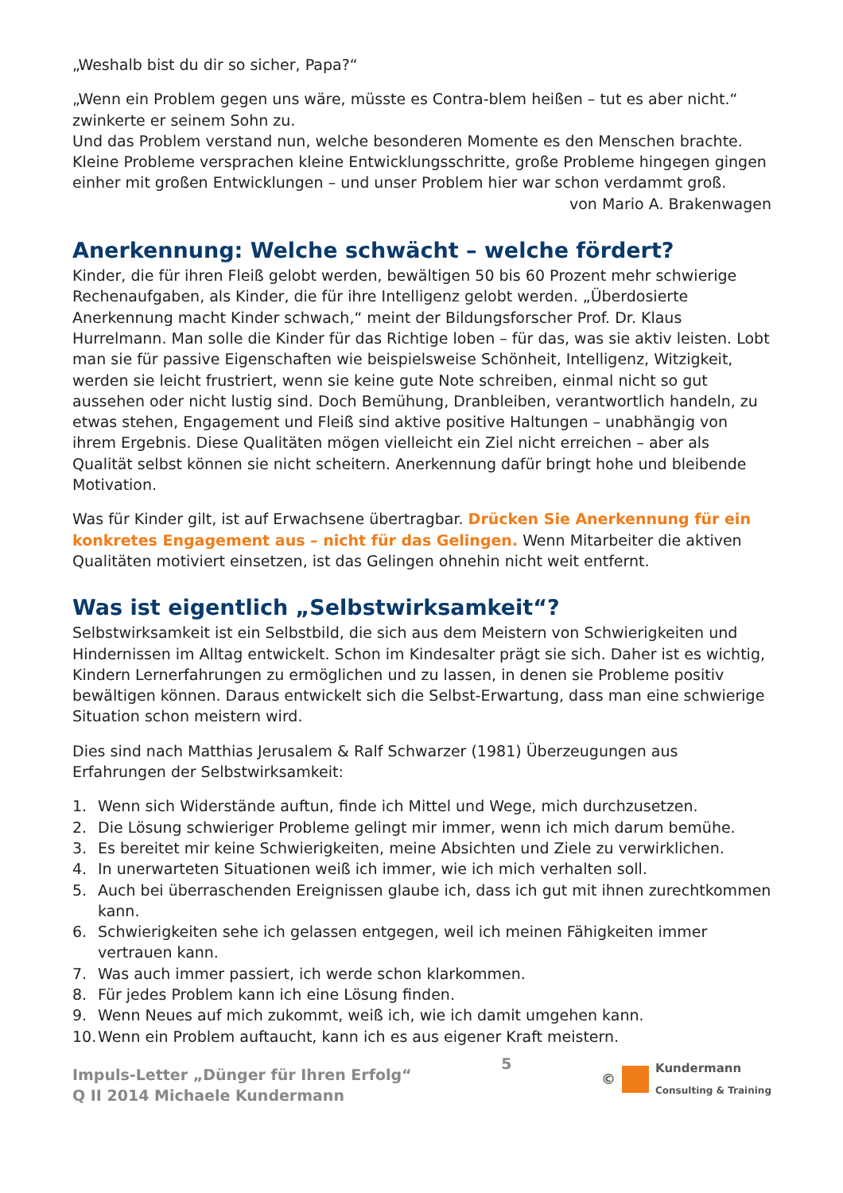„Weshalb bist du dir so sicher, Papa?“
„Wenn ein Problem gegen uns wäre, müsste es Contra-blem heißen – tut es aber nicht.“ zwinkerte er seinem Sohn zu.
Und das Problem verstand nun, welche besonderen Momente es den Menschen brachte. Kleine Probleme versprachen kleine Entwicklungsschritte, große Probleme hingegen gingen einher mit großen Entwicklungen – und unser Problem hier war schon verdammt groß.
von Mario A. Brakenwagen
Anerkennung: Welche schwächt – welche fördert?
Kinder, die für ihren Fleiß gelobt werden, bewältigen 50 bis 60 Prozent mehr schwierige Rechenaufgaben, als Kinder, die für ihre Intelligenz gelobt werden. „Überdosierte Anerkennung macht Kinder schwach,“ meint der Bildungsforscher Prof. Dr. Klaus Hurrelmann. Man solle die Kinder für das Richtige loben – für das, was sie aktiv leisten. Lobt man sie für passive Eigenschaften wie beispielsweise Schönheit, Intelligenz, Witzigkeit, werden sie leicht frustriert, wenn sie keine gute Note schreiben, einmal nicht so gut aussehen oder nicht lustig sind. Doch Bemühung, Dranbleiben, verantwortlich handeln, zu etwas stehen, Engagement und Fleiß sind aktive positive Haltungen – unabhängig von ihrem Ergebnis. Diese Qualitäten mögen vielleicht ein Ziel nicht erreichen – aber als Qualität selbst können sie nicht scheitern. Anerkennung dafür bringt hohe und bleibende Motivation.
Was für Kinder gilt, ist auf Erwachsene übertragbar. Drücken Sie Anerkennung für ein konkretes Engagement aus – nicht für das Gelingen. Wenn Mitarbeiter die aktiven Qualitäten motiviert einsetzen, ist das Gelingen ohnehin nicht weit entfernt.
Was ist eigentlich „Selbstwirksamkeit“?
Selbstwirksamkeit ist ein Selbstbild, die sich aus dem Meistern von Schwierigkeiten und Hindernissen im Alltag entwickelt. Schon im Kindesalter prägt sie sich. Daher ist es wichtig, Kindern Lernerfahrungen zu ermöglichen und zu lassen, in denen sie Probleme positiv bewältigen können. Daraus entwickelt sich die Selbst-Erwartung, dass man eine schwierige Situation schon meistern wird.
Dies sind nach Matthias Jerusalem & Ralf Schwarzer (1981) Überzeugungen aus Erfahrungen der Selbstwirksamkeit:
1. Wenn sich Widerstände auftun, finde ich Mittel und Wege, mich durchzusetzen.
2. Die Lösung schwieriger Probleme gelingt mir immer, wenn ich mich darum bemühe.
3. Es bereitet mir keine Schwierigkeiten, meine Absichten und Ziele zu verwirklichen.
4. In unerwarteten Situationen weiß ich immer, wie ich mich verhalten soll.
5. Auch bei überraschenden Ereignissen glaube ich, dass ich gut mit ihnen zurechtkommen kann.
6. Schwierigkeiten sehe ich gelassen entgegen, weil ich meinen Fähigkeiten immer vertrauen kann.
7. Was auch immer passiert, ich werde schon klarkommen.
8. Für jedes Problem kann ich eine Lösung finden.
9. Wenn Neues auf mich zukommt, weiß ich, wie ich damit umgehen kann.
10. Wenn ein Problem auftaucht, kann ich es aus eigener Kraft meistern.
Impuls-Letter „Dünger für Ihren Erfolg“
Q II 2014 Michaele Kundermann
5 ©
Kundermann
Consulting & Training